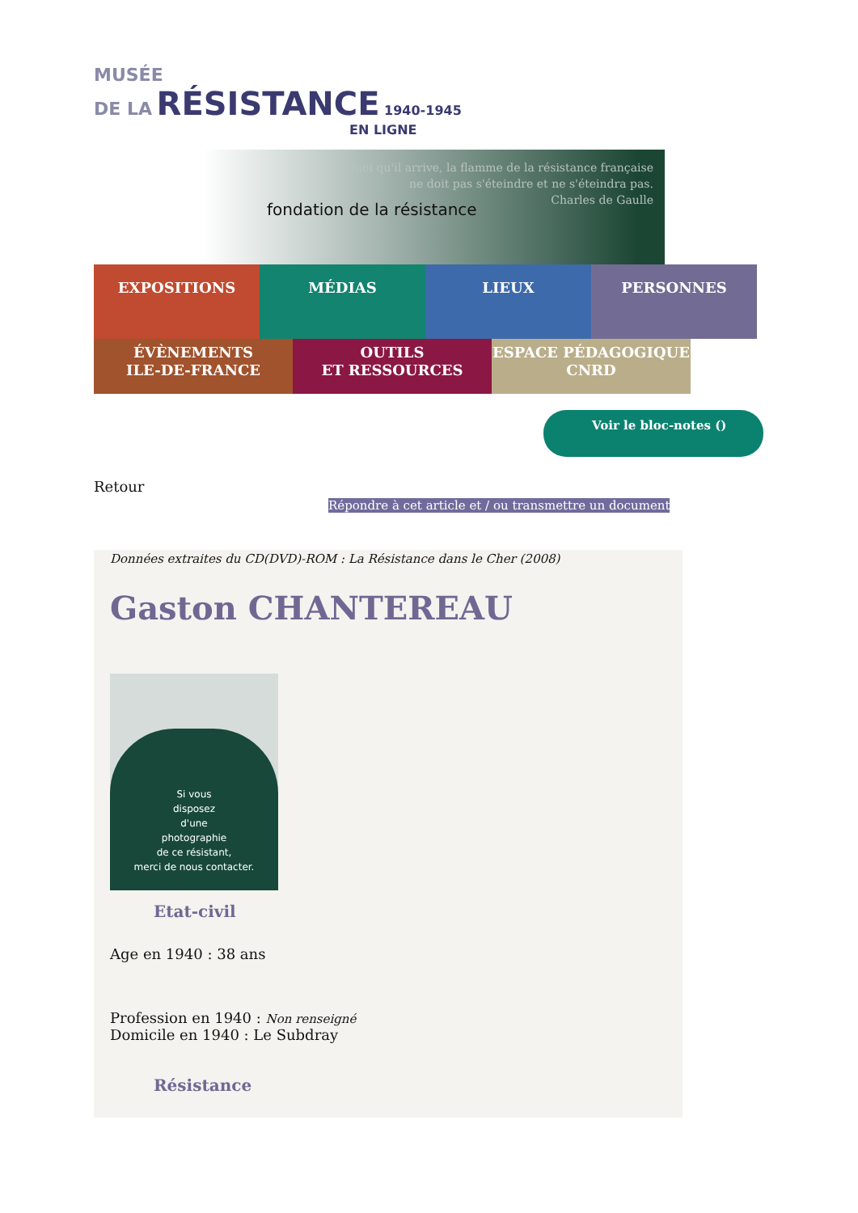MUSÉE
DE LA RÉSISTANCE 1940-1945
EN LIGNE
Quoi qu'il arrive, la flamme de la résistance française
ne doit pas s'éteindre et ne s'éteindra pas.
Charles de Gaulle
fondation de la résistance
EXPOSITIONS
MÉDIAS
LIEUX
PERSONNES
ÉVÈNEMENTS
ILE-DE-FRANCE
OUTILS
ET RESSOURCES
ESPACE PÉDAGOGIQUE
CNRD
Voir le bloc-notes ()
Retour
Répondre à cet article et / ou transmettre un document
Données extraites du CD(DVD)-ROM : La Résistance dans le Cher (2008)
Gaston CHANTEREAU
Si vous
disposez
d'une
photographie
de ce résistant,
merci de nous contacter.
Etat-civil
Age en 1940 : 38 ans
Profession en 1940 : Non renseigné
Domicile en 1940 : Le Subdray
Résistance